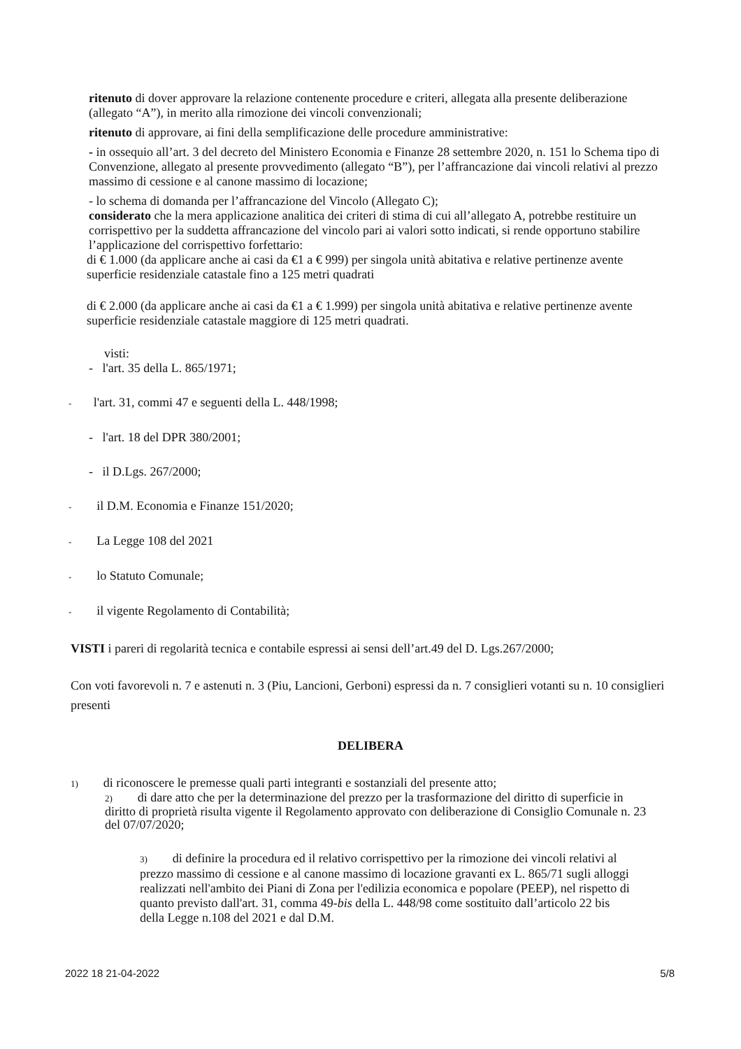ritenuto di dover approvare la relazione contenente procedure e criteri, allegata alla presente deliberazione (allegato “A”), in merito alla rimozione dei vincoli convenzionali;
ritenuto di approvare, ai fini della semplificazione delle procedure amministrative:
- in ossequio all’art. 3 del decreto del Ministero Economia e Finanze 28 settembre 2020, n. 151 lo Schema tipo di Convenzione, allegato al presente provvedimento (allegato “B”), per l’affrancazione dai vincoli relativi al prezzo massimo di cessione e al canone massimo di locazione;
- lo schema di domanda per l’affrancazione del Vincolo (Allegato C);
considerato che la mera applicazione analitica dei criteri di stima di cui all’allegato A, potrebbe restituire un corrispettivo per la suddetta affrancazione del vincolo pari ai valori sotto indicati, si rende opportuno stabilire l’applicazione del corrispettivo forfettario:
di € 1.000 (da applicare anche ai casi da €1 a € 999) per singola unità abitativa e relative pertinenze avente superficie residenziale catastale fino a 125 metri quadrati
di € 2.000 (da applicare anche ai casi da €1 a € 1.999) per singola unità abitativa e relative pertinenze avente superficie residenziale catastale maggiore di 125 metri quadrati.
visti:
- l'art. 35 della L. 865/1971;
- l'art. 31, commi 47 e seguenti della L. 448/1998;
- l'art. 18 del DPR 380/2001;
- il D.Lgs. 267/2000;
- il D.M. Economia e Finanze 151/2020;
- La Legge 108 del 2021
- lo Statuto Comunale;
- il vigente Regolamento di Contabilità;
VISTI i pareri di regolarità tecnica e contabile espressi ai sensi dell’art.49 del D. Lgs.267/2000;
Con voti favorevoli n. 7 e astenuti n. 3 (Piu, Lancioni, Gerboni) espressi da n. 7 consiglieri votanti su n. 10 consiglieri presenti
DELIBERA
1) di riconoscere le premesse quali parti integranti e sostanziali del presente atto;
2) di dare atto che per la determinazione del prezzo per la trasformazione del diritto di superficie in diritto di proprietà risulta vigente il Regolamento approvato con deliberazione di Consiglio Comunale n. 23 del 07/07/2020;
3) di definire la procedura ed il relativo corrispettivo per la rimozione dei vincoli relativi al prezzo massimo di cessione e al canone massimo di locazione gravanti ex L. 865/71 sugli alloggi realizzati nell'ambito dei Piani di Zona per l'edilizia economica e popolare (PEEP), nel rispetto di quanto previsto dall'art. 31, comma 49-bis della L. 448/98 come sostituito dall’articolo 22 bis della Legge n.108 del 2021 e dal D.M.
2022 18 21-04-2022 5/8